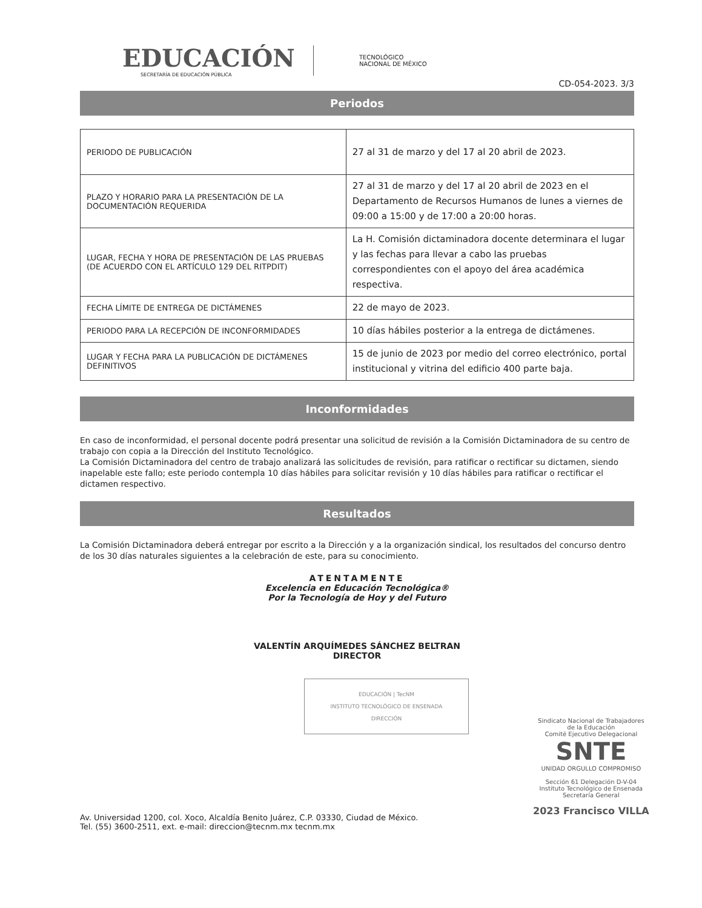EDUCACIÓN
SECRETARÍA DE EDUCACIÓN PÚBLICA
TECNOLÓGICO
NACIONAL DE MÉXICO
CD-054-2023. 3/3
Periodos
| PERIODO DE PUBLICACIÓN | 27 al 31 de marzo y del 17 al 20 abril de 2023. |
| PLAZO Y HORARIO PARA LA PRESENTACIÓN DE LA DOCUMENTACIÓN REQUERIDA | 27 al 31 de marzo y del 17 al 20 abril de 2023 en el Departamento de Recursos Humanos de lunes a viernes de 09:00 a 15:00 y de 17:00 a 20:00 horas. |
| LUGAR, FECHA Y HORA DE PRESENTACIÓN DE LAS PRUEBAS (DE ACUERDO CON EL ARTÍCULO 129 DEL RITPDIT) | La H. Comisión dictaminadora docente determinara el lugar y las fechas para llevar a cabo las pruebas correspondientes con el apoyo del área académica respectiva. |
| FECHA LÍMITE DE ENTREGA DE DICTÁMENES | 22 de mayo de 2023. |
| PERIODO PARA LA RECEPCIÓN DE INCONFORMIDADES | 10 días hábiles posterior a la entrega de dictámenes. |
| LUGAR Y FECHA PARA LA PUBLICACIÓN DE DICTÁMENES DEFINITIVOS | 15 de junio de 2023 por medio del correo electrónico, portal institucional y vitrina del edificio 400 parte baja. |
Inconformidades
En caso de inconformidad, el personal docente podrá presentar una solicitud de revisión a la Comisión Dictaminadora de su centro de trabajo con copia a la Dirección del Instituto Tecnológico.
La Comisión Dictaminadora del centro de trabajo analizará las solicitudes de revisión, para ratificar o rectificar su dictamen, siendo inapelable este fallo; este periodo contempla 10 días hábiles para solicitar revisión y 10 días hábiles para ratificar o rectificar el dictamen respectivo.
Resultados
La Comisión Dictaminadora deberá entregar por escrito a la Dirección y a la organización sindical, los resultados del concurso dentro de los 30 días naturales siguientes a la celebración de este, para su conocimiento.
ATENTAMENTE
Excelencia en Educación Tecnológica®
Por la Tecnología de Hoy y del Futuro
VALENTÍN ARQUÍMEDES SÁNCHEZ BELTRAN
DIRECTOR
EDUCACIÓN | TecNM
INSTITUTO TECNOLÓGICO DE ENSENADA
DIRECCIÓN
Av. Universidad 1200, col. Xoco, Alcaldía Benito Juárez, C.P. 03330, Ciudad de México.
Tel. (55) 3600-2511, ext. e-mail: direccion@tecnm.mx tecnm.mx
Sindicato Nacional de Trabajadores
de la Educación
Comité Ejecutivo Delegacional
SNTE
UNIDAD ORGULLO COMPROMISO
Sección 61 Delegación D-V-04
Instituto Tecnológico de Ensenada
Secretaría General
2023 Francisco VILLA